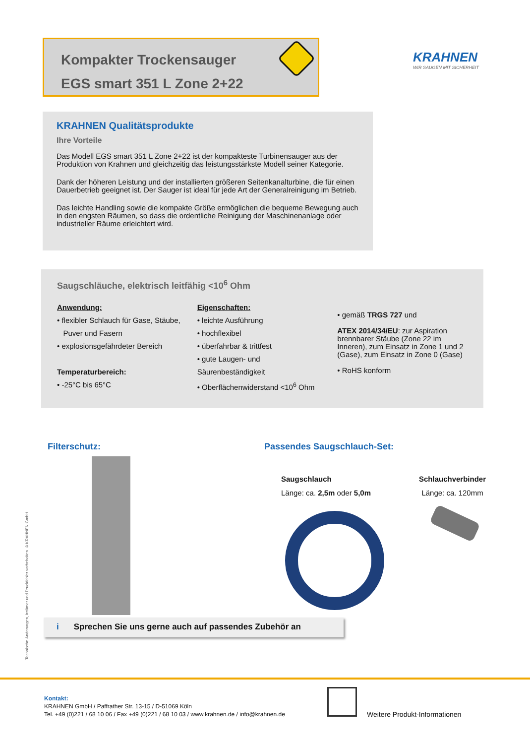Kompakter Trockensauger
EGS smart 351 L Zone 2+22
KRAHNEN
WIR SAUGEN MIT SICHERHEIT
KRAHNEN Qualitätsprodukte
Ihre Vorteile
Das Modell EGS smart 351 L Zone 2+22 ist der kompakteste Turbinensauger aus der Produktion von Krahnen und gleichzeitig das leistungsstärkste Modell seiner Kategorie.
Dank der höheren Leistung und der installierten größeren Seitenkanalturbine, die für einen Dauerbetrieb geeignet ist. Der Sauger ist ideal für jede Art der Generalreinigung im Betrieb.
Das leichte Handling sowie die kompakte Größe ermöglichen die bequeme Bewegung auch in den engsten Räumen, so dass die ordentliche Reinigung der Maschinenanlage oder industrieller Räume erleichtert wird.
Saugschläuche, elektrisch leitfähig <10<sup>6</sup> Ohm
Anwendung:
• flexibler Schlauch für Gase, Stäube,
Puver und Fasern
• explosionsgefährdeter Bereich
Temperaturbereich:
• -25°C bis 65°C
Eigenschaften:
• leichte Ausführung
• hochflexibel
• überfahrbar & trittfest
• gute Laugen- und Säurenbeständigkeit
• Oberflächenwiderstand <10<sup>6</sup> Ohm
• gemäß TRGS 727 und
ATEX 2014/34/EU: zur Aspiration brennbarer Stäube (Zone 22 im Inneren), zum Einsatz in Zone 1 und 2 (Gase), zum Einsatz in Zone 0 (Gase)
• RoHS konform
Filterschutz: Passendes Saugschlauch-Set:
Saugschlauch
Länge: ca. 2,5m oder 5,0m
Schlauchverbinder
Länge: ca. 120mm
i Sprechen Sie uns gerne auch auf passendes Zubehör an
Technische Änderungen, Irrtümer und Druckfehler vorbehalten. © KRAHNEN GmbH
Kontakt:
KRAHNEN GmbH / Paffrather Str. 13-15 / D-51069 Köln
Tel. +49 (0)221 / 68 10 06 / Fax +49 (0)221 / 68 10 03 / www.krahnen.de / info@krahnen.de
Weitere Produkt-Informationen